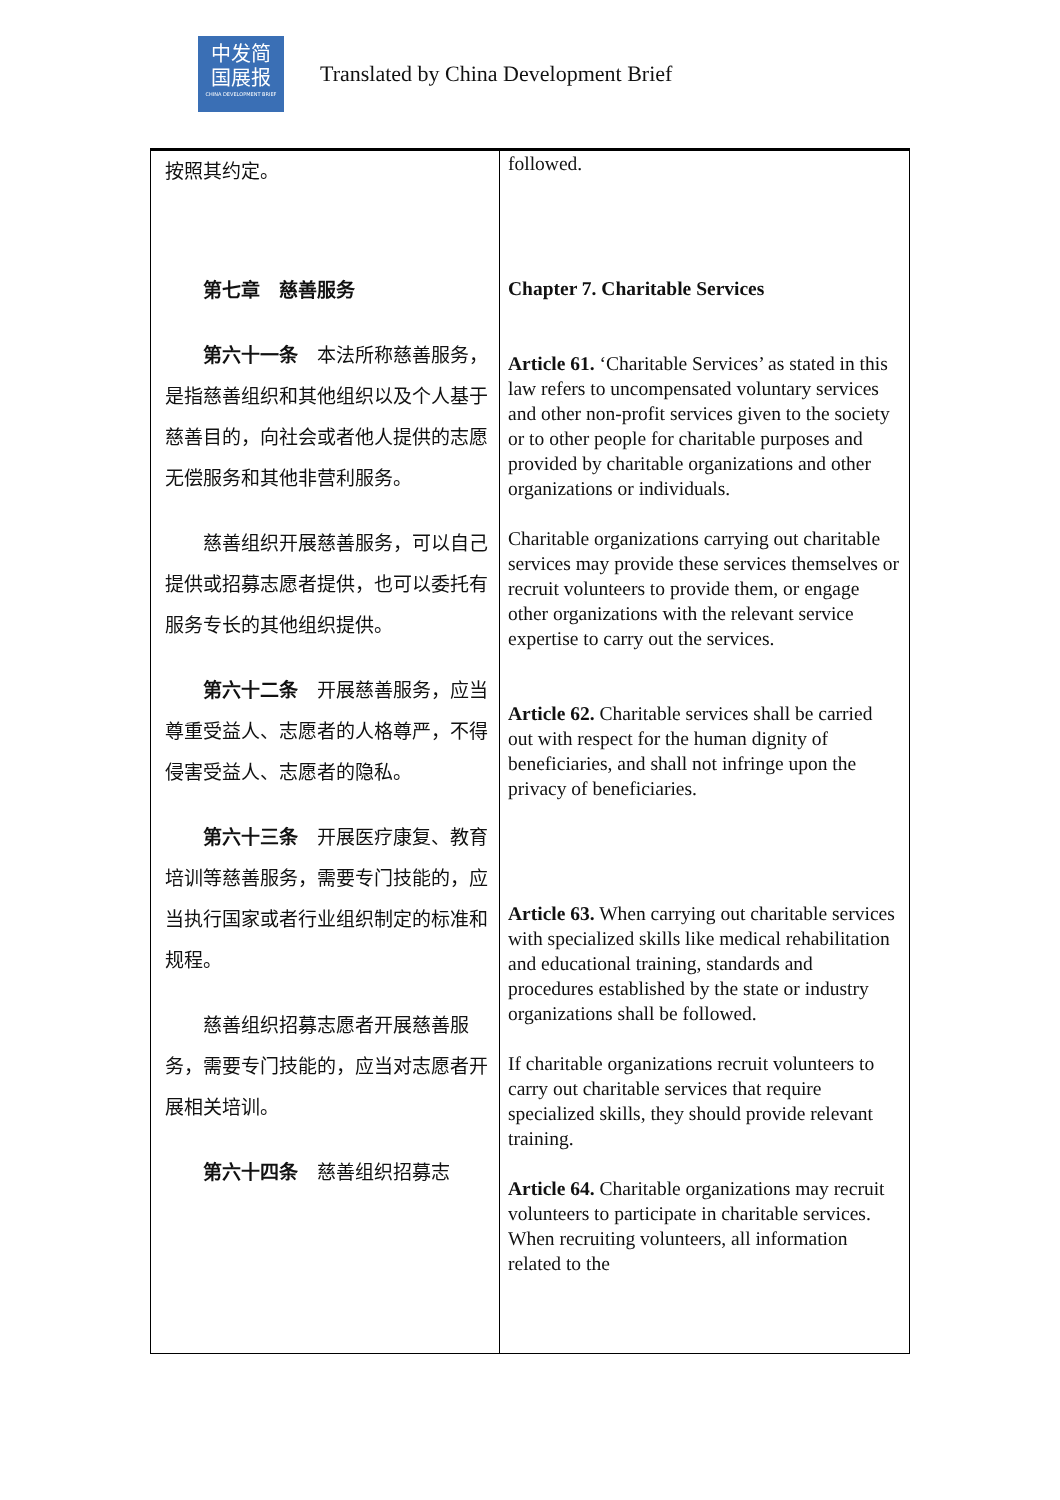中发简
国展报
CHINA DEVELOPMENT BRIEF
Translated by China Development Brief
| 按照其约定。 第七章 慈善服务 第六十一条 本法所称慈善服务，是指慈善组织和其他组织以及个人基于慈善目的，向社会或者他人提供的志愿无偿服务和其他非营利服务。 慈善组织开展慈善服务，可以自己提供或招募志愿者提供，也可以委托有服务专长的其他组织提供。 第六十二条 开展慈善服务，应当尊重受益人、志愿者的人格尊严，不得侵害受益人、志愿者的隐私。 第六十三条 开展医疗康复、教育培训等慈善服务，需要专门技能的，应当执行国家或者行业组织制定的标准和规程。 慈善组织招募志愿者开展慈善服务，需要专门技能的，应当对志愿者开展相关培训。 第六十四条 慈善组织招募志 | followed. Chapter 7. Charitable Services Article 61. ‘Charitable Services’ as stated in this law refers to uncompensated voluntary services and other non-profit services given to the society or to other people for charitable purposes and provided by charitable organizations and other organizations or individuals. Charitable organizations carrying out charitable services may provide these services themselves or recruit volunteers to provide them, or engage other organizations with the relevant service expertise to carry out the services. Article 62. Charitable services shall be carried out with respect for the human dignity of beneficiaries, and shall not infringe upon the privacy of beneficiaries. Article 63. When carrying out charitable services with specialized skills like medical rehabilitation and educational training, standards and procedures established by the state or industry organizations shall be followed. If charitable organizations recruit volunteers to carry out charitable services that require specialized skills, they should provide relevant training. Article 64. Charitable organizations may recruit volunteers to participate in charitable services. When recruiting volunteers, all information related to the |